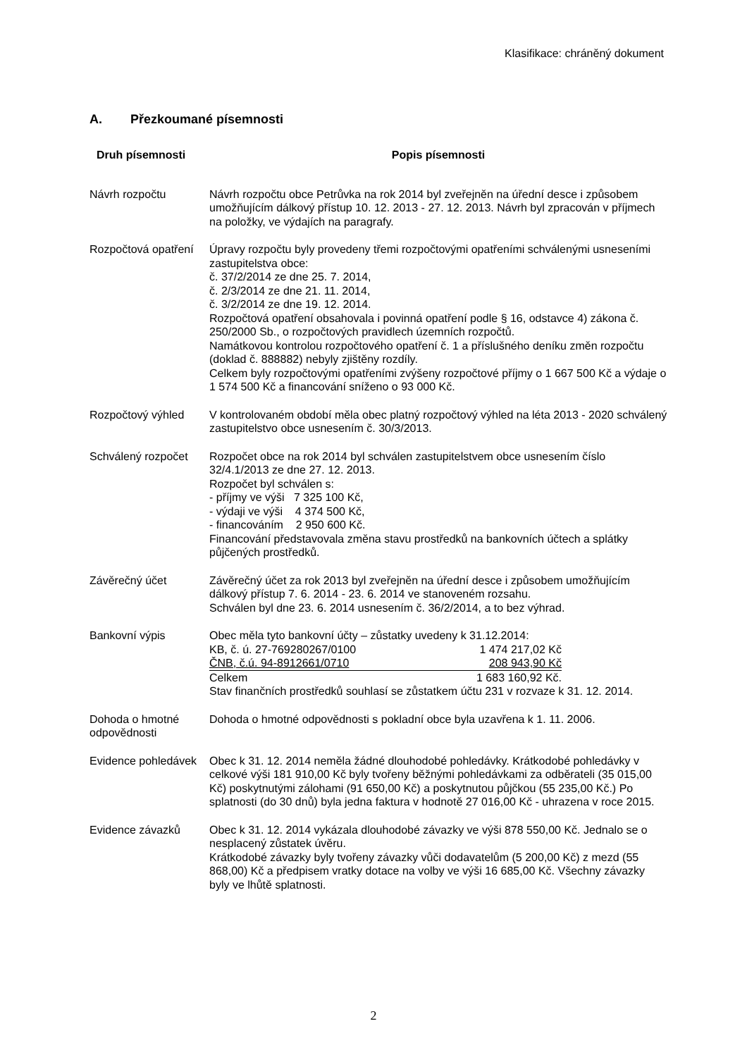Klasifikace: chráněný dokument
A. Přezkoumané písemnosti
| Druh písemnosti | Popis písemnosti |
| --- | --- |
| Návrh rozpočtu | Návrh rozpočtu obce Petrůvka na rok 2014 byl zveřejněn na úřední desce i způsobem umožňujícím dálkový přístup 10. 12. 2013 - 27. 12. 2013. Návrh byl zpracován v příjmech na položky, ve výdajích na paragrafy. |
| Rozpočtová opatření | Úpravy rozpočtu byly provedeny třemi rozpočtovými opatřeními schválenými usneseními zastupitelstva obce: č. 37/2/2014 ze dne 25. 7. 2014, č. 2/3/2014 ze dne 21. 11. 2014, č. 3/2/2014 ze dne 19. 12. 2014. Rozpočtová opatření obsahovala i povinná opatření podle § 16, odstavce 4) zákona č. 250/2000 Sb., o rozpočtových pravidlech územních rozpočtů. Namátkovou kontrolou rozpočtového opatření č. 1 a příslušného deníku změn rozpočtu (doklad č. 888882) nebyly zjištěny rozdíly. Celkem byly rozpočtovými opatřeními zvýšeny rozpočtové příjmy o 1 667 500 Kč a výdaje o 1 574 500 Kč a financování sníženo o 93 000 Kč. |
| Rozpočtový výhled | V kontrolovaném období měla obec platný rozpočtový výhled na léta 2013 - 2020 schválený zastupitelstvo obce usnesením č. 30/3/2013. |
| Schválený rozpočet | Rozpočet obce na rok 2014 byl schválen zastupitelstvem obce usnesením číslo 32/4.1/2013 ze dne 27. 12. 2013. Rozpočet byl schválen s: - příjmy ve výši 7 325 100 Kč, - výdaji ve výši 4 374 500 Kč, - financováním 2 950 600 Kč. Financování představovala změna stavu prostředků na bankovních účtech a splátky půjčených prostředků. |
| Závěrečný účet | Závěrečný účet za rok 2013 byl zveřejněn na úřední desce i způsobem umožňujícím dálkový přístup 7. 6. 2014 - 23. 6. 2014 ve stanoveném rozsahu. Schválen byl dne 23. 6. 2014 usnesením č. 36/2/2014, a to bez výhrad. |
| Bankovní výpis | Obec měla tyto bankovní účty – zůstatky uvedeny k 31.12.2014: / KB, č. ú. 27-769280267/0100 / 1 474 217,02 Kč / / ČNB, č.ú. 94-8912661/0710 / 208 943,90 Kč / / Celkem / 1 683 160,92 Kč. / Stav finančních prostředků souhlasí se zůstatkem účtu 231 v rozvaze k 31. 12. 2014. |
| Dohoda o hmotné odpovědnosti | Dohoda o hmotné odpovědnosti s pokladní obce byla uzavřena k 1. 11. 2006. |
| Evidence pohledávek | Obec k 31. 12. 2014 neměla žádné dlouhodobé pohledávky. Krátkodobé pohledávky v celkové výši 181 910,00 Kč byly tvořeny běžnými pohledávkami za odběrateli (35 015,00 Kč) poskytnutými zálohami (91 650,00 Kč) a poskytnutou půjčkou (55 235,00 Kč.) Po splatnosti (do 30 dnů) byla jedna faktura v hodnotě 27 016,00 Kč - uhrazena v roce 2015. |
| Evidence závazků | Obec k 31. 12. 2014 vykázala dlouhodobé závazky ve výši 878 550,00 Kč. Jednalo se o nesplacený zůstatek úvěru. Krátkodobé závazky byly tvořeny závazky vůči dodavatelům (5 200,00 Kč) z mezd (55 868,00) Kč a předpisem vratky dotace na volby ve výši 16 685,00 Kč. Všechny závazky byly ve lhůtě splatnosti. |
2